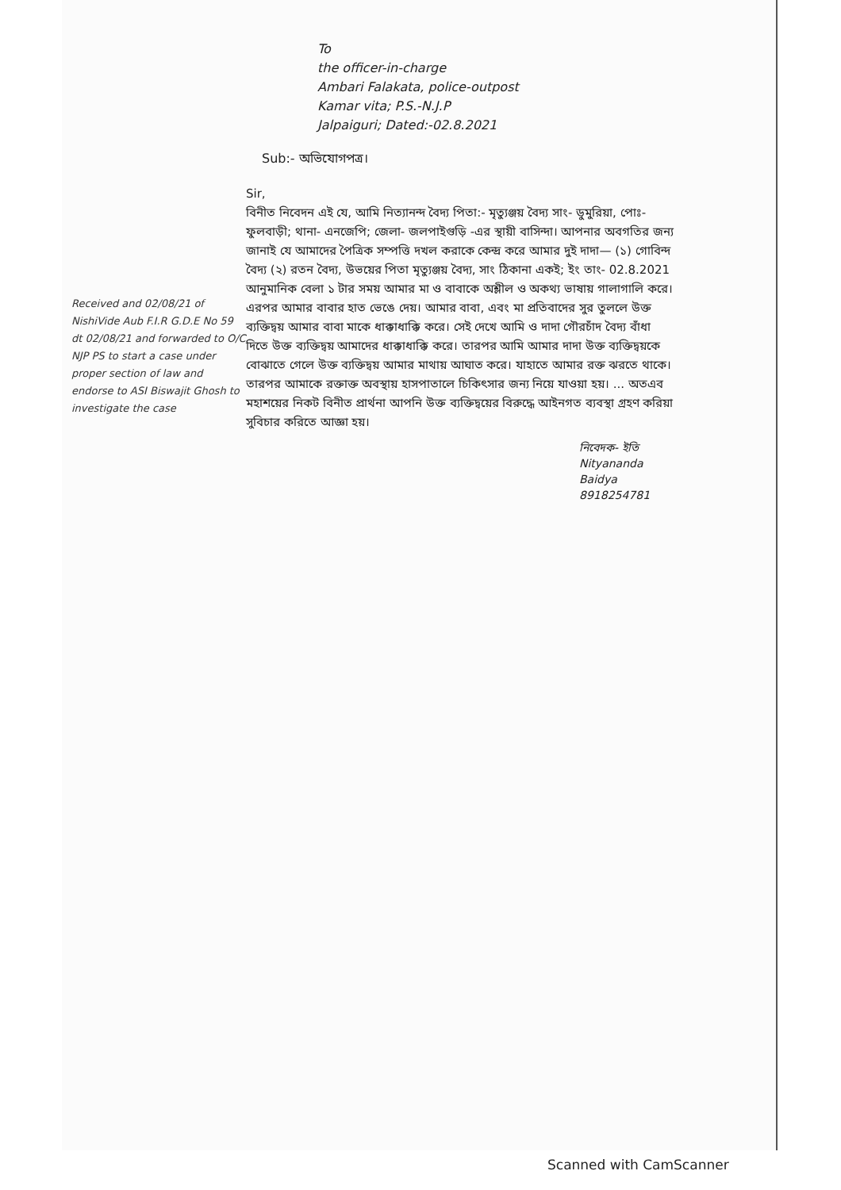To
the officer-in-charge
Ambari Falakata, police-outpost
Kamar vita; P.S.-N.J.P
Jalpaiguri; Dated:-02.8.2021
Sub:- অভিযোগপত্র।
Received and 02/08/21 of NishiVide Aub F.I.R G.D.E No 59 dt 02/08/21 and forwarded to O/C NJP PS to start a case under proper section of law and endorse to ASI Biswajit Ghosh to investigate the case
Sir,
বিনীত নিবেদন এই যে, আমি নিত্যানন্দ বৈদ্য পিতা:- মৃত্যুঞ্জয় বৈদ্য সাং- ডুমুরিয়া, পোঃ- ফুলবাড়ী; থানা- এনজেপি; জেলা- জলপাইগুড়ি -এর স্থায়ী বাসিন্দা। আপনার অবগতির জন্য জানাই যে আমাদের পৈত্রিক সম্পত্তি দখল করাকে কেন্দ্র করে আমার দুই দাদা— (১) গোবিন্দ বৈদ্য (২) রতন বৈদ্য, উভয়ের পিতা মৃত্যুঞ্জয় বৈদ্য, সাং ঠিকানা একই; ইং তাং- 02.8.2021 আনুমানিক বেলা ১ টার সময় আমার মা ও বাবাকে অশ্লীল ও অকথ্য ভাষায় গালাগালি করে। এরপর আমার বাবার হাত ভেঙে দেয়। আমার বাবা, এবং মা প্রতিবাদের সুর তুললে উক্ত ব্যক্তিদ্বয় আমার বাবা মাকে ধাক্কাধাক্কি করে। সেই দেখে আমি ও দাদা গৌরচাঁদ বৈদ্য বাঁধা দিতে উক্ত ব্যক্তিদ্বয় আমাদের ধাক্কাধাক্কি করে। তারপর আমি আমার দাদা উক্ত ব্যক্তিদ্বয়কে বোঝাতে গেলে উক্ত ব্যক্তিদ্বয় আমার মাথায় আঘাত করে। যাহাতে আমার রক্ত ঝরতে থাকে। তারপর আমাকে রক্তাক্ত অবস্থায় হাসপাতালে চিকিৎসার জন্য নিয়ে যাওয়া হয়। ... অতএব মহাশয়ের নিকট বিনীত প্রার্থনা আপনি উক্ত ব্যক্তিদ্বয়ের বিরুদ্ধে আইনগত ব্যবস্থা গ্রহণ করিয়া সুবিচার করিতে আজ্ঞা হয়।
নিবেদক- ইতি
Nityananda Baidya
8918254781
Scanned with CamScanner